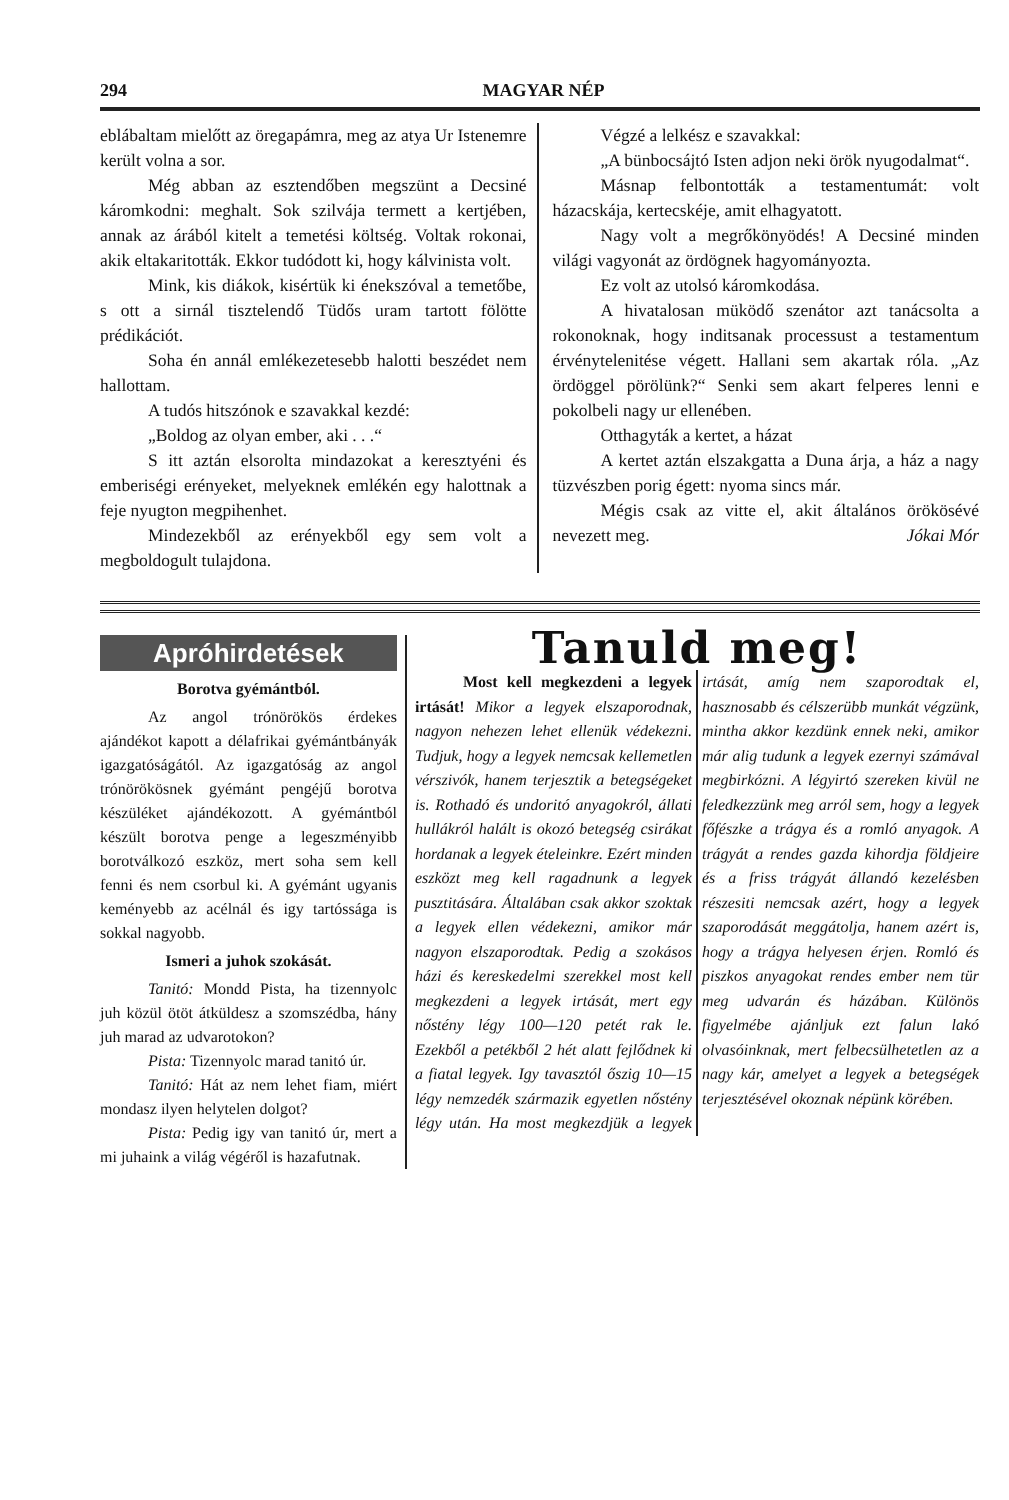294 MAGYAR NÉP
eblábaltam mielőtt az öregapámra, meg az atya Ur Istenemre került volna a sor.
Még abban az esztendőben megszünt a Decsiné káromkodni: meghalt. Sok szilvája termett a kertjében, annak az árából kitelt a temetési költség. Voltak rokonai, akik eltakaritották. Ekkor tudódott ki, hogy kálvinista volt.
Mink, kis diákok, kisértük ki énekszóval a temetőbe, s ott a sirnál tisztelendő Tüdős uram tartott fölötte prédikációt.
Soha én annál emlékezetesebb halotti beszédet nem hallottam.
A tudós hitszónok e szavakkal kezdé:
„Boldog az olyan ember, aki . . .“
S itt aztán elsorolta mindazokat a keresztyéni és emberiségi erényeket, melyeknek emlékén egy halottnak a feje nyugton megpihenhet.
Mindezekből az erényekből egy sem volt a megboldogult tulajdona.
Végzé a lelkész e szavakkal:
„A bünbocsájtó Isten adjon neki örök nyugodalmat“.
Másnap felbontották a testamentumát: volt házacskája, kertecskéje, amit elhagyatott.
Nagy volt a megrőkönyödés! A Decsiné minden világi vagyonát az ördögnek hagyományozta.
Ez volt az utolsó káromkodása.
A hivatalosan müködő szenátor azt tanácsolta a rokonoknak, hogy inditsanak processust a testamentum érvénytelenitése végett. Hallani sem akartak róla. „Az ördöggel pörölünk?“ Senki sem akart felperes lenni e pokolbeli nagy ur ellenében.
Otthagyták a kertet, a házat
A kertet aztán elszakgatta a Duna árja, a ház a nagy tüzvészben porig égett: nyoma sincs már.
Mégis csak az vitte el, akit általános örökösévé nevezett meg. Jókai Mór
Apróhirdetések
Borotva gyémántból.
Az angol trónörökös érdekes ajándékot kapott a délafrikai gyémántbányák igazgatóságától. Az igazgatóság az angol trónörökösnek gyémánt pengéjű borotva készüléket ajándékozott. A gyémántból készült borotva penge a legeszményibb borotválkozó eszköz, mert soha sem kell fenni és nem csorbul ki. A gyémánt ugyanis keményebb az acélnál és igy tartóssága is sokkal nagyobb.
Ismeri a juhok szokását.
Tanitó: Mondd Pista, ha tizennyolc juh közül ötöt átküldesz a szomszédba, hány juh marad az udvarotokon?
Pista: Tizennyolc marad tanitó úr.
Tanitó: Hát az nem lehet fiam, miért mondasz ilyen helytelen dolgot?
Pista: Pedig igy van tanitó úr, mert a mi juhaink a világ végéről is hazafutnak.
Tanuld meg!
Most kell megkezdeni a legyek irtását! Mikor a legyek elszaporodnak, nagyon nehezen lehet ellenük védekezni. Tudjuk, hogy a legyek nemcsak kellemetlen vérszivók, hanem terjesztik a betegségeket is. Rothadó és undoritó anyagokról, állati hullákról halált is okozó betegség csirákat hordanak a legyek ételeinkre. Ezért minden eszközt meg kell ragadnunk a legyek pusztitására. Általában csak akkor szoktak a legyek ellen védekezni, amikor már nagyon elszaporodtak. Pedig a szokásos házi és kereskedelmi szerekkel most kell megkezdeni a legyek irtását, mert egy nőstény légy 100—120 petét rak le. Ezekből a petékből 2 hét alatt fejlődnek ki a fiatal legyek. Igy tavasztól őszig 10—15 légy nemzedék származik egyetlen nőstény légy után. Ha most megkezdjük a legyek irtását, amíg nem szaporodtak el, hasznosabb és célszerübb munkát végzünk, mintha akkor kezdünk ennek neki, amikor már alig tudunk a legyek ezernyi számával megbirkózni. A légyirtó szereken kivül ne feledkezzünk meg arról sem, hogy a legyek főfészke a trágya és a romló anyagok. A trágyát a rendes gazda kihordja földjeire és a friss trágyát állandó kezelésben részesiti nemcsak azért, hogy a legyek szaporodását meggátolja, hanem azért is, hogy a trágya helyesen érjen. Romló és piszkos anyagokat rendes ember nem tür meg udvarán és házában. Különös figyelmébe ajánljuk ezt falun lakó olvasóinknak, mert felbecsülhetetlen az a nagy kár, amelyet a legyek a betegségek terjesztésével okoznak népünk körében.